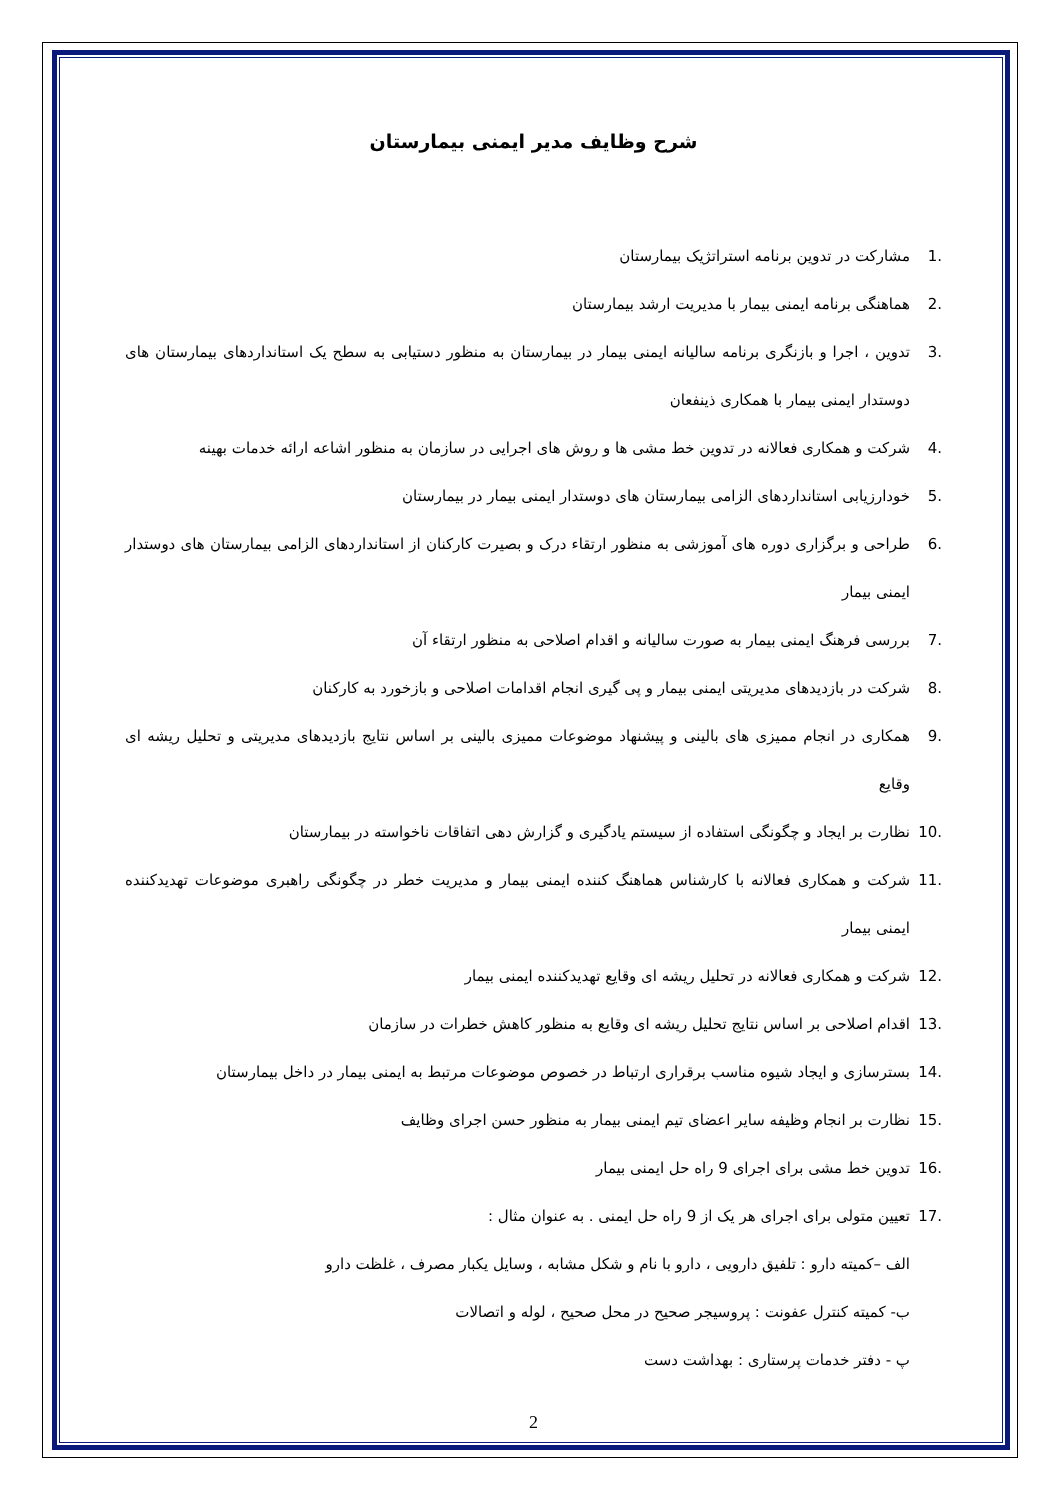شرح وظایف مدیر ایمنی بیمارستان
.1 مشارکت در تدوین برنامه استراتژیک بیمارستان
.2 هماهنگی برنامه ایمنی بیمار با مدیریت ارشد بیمارستان
.3 تدوین ، اجرا و بازنگری برنامه سالیانه ایمنی بیمار در بیمارستان به منظور دستیابی به سطح یک استانداردهای بیمارستان های دوستدار ایمنی بیمار با همکاری ذینفعان
.4 شرکت و همکاری فعالانه در تدوین خط مشی ها و روش های اجرایی در سازمان به منظور اشاعه ارائه خدمات بهینه
.5 خودارزیابی استانداردهای الزامی بیمارستان های دوستدار ایمنی بیمار در بیمارستان
.6 طراحی و برگزاری دوره های آموزشی به منظور ارتقاء درک و بصیرت کارکنان از استانداردهای الزامی بیمارستان های دوستدار ایمنی بیمار
.7 بررسی فرهنگ ایمنی بیمار به صورت سالیانه و اقدام اصلاحی به منظور ارتقاء آن
.8 شرکت در بازدیدهای مدیریتی ایمنی بیمار و پی گیری انجام اقدامات اصلاحی و بازخورد به کارکنان
.9 همکاری در انجام ممیزی های بالینی و پیشنهاد موضوعات ممیزی بالینی بر اساس نتایج بازدیدهای مدیریتی و تحلیل ریشه ای وقایع
.10 نظارت بر ایجاد و چگونگی استفاده از سیستم یادگیری و گزارش دهی اتفاقات ناخواسته در بیمارستان
.11 شرکت و همکاری فعالانه با کارشناس هماهنگ کننده ایمنی بیمار و مدیریت خطر در چگونگی راهبری موضوعات تهدیدکننده ایمنی بیمار
.12 شرکت و همکاری فعالانه در تحلیل ریشه ای وقایع تهدیدکننده ایمنی بیمار
.13 اقدام اصلاحی بر اساس نتایج تحلیل ریشه ای وقایع به منظور کاهش خطرات در سازمان
.14 بسترسازی و ایجاد شیوه مناسب برقراری ارتباط در خصوص موضوعات مرتبط به ایمنی بیمار در داخل بیمارستان
.15 نظارت بر انجام وظیفه سایر اعضای تیم ایمنی بیمار به منظور حسن اجرای وظایف
.16 تدوین خط مشی برای اجرای 9 راه حل ایمنی بیمار
.17 تعیین متولی برای اجرای هر یک از 9 راه حل ایمنی . به عنوان مثال :
الف –کمیته دارو : تلفیق دارویی ، دارو با نام و شکل مشابه ، وسایل یکبار مصرف ، غلظت دارو
ب- کمیته کنترل عفونت : پروسیجر صحیح در محل صحیح ، لوله و اتصالات
پ - دفتر خدمات پرستاری : بهداشت دست
2